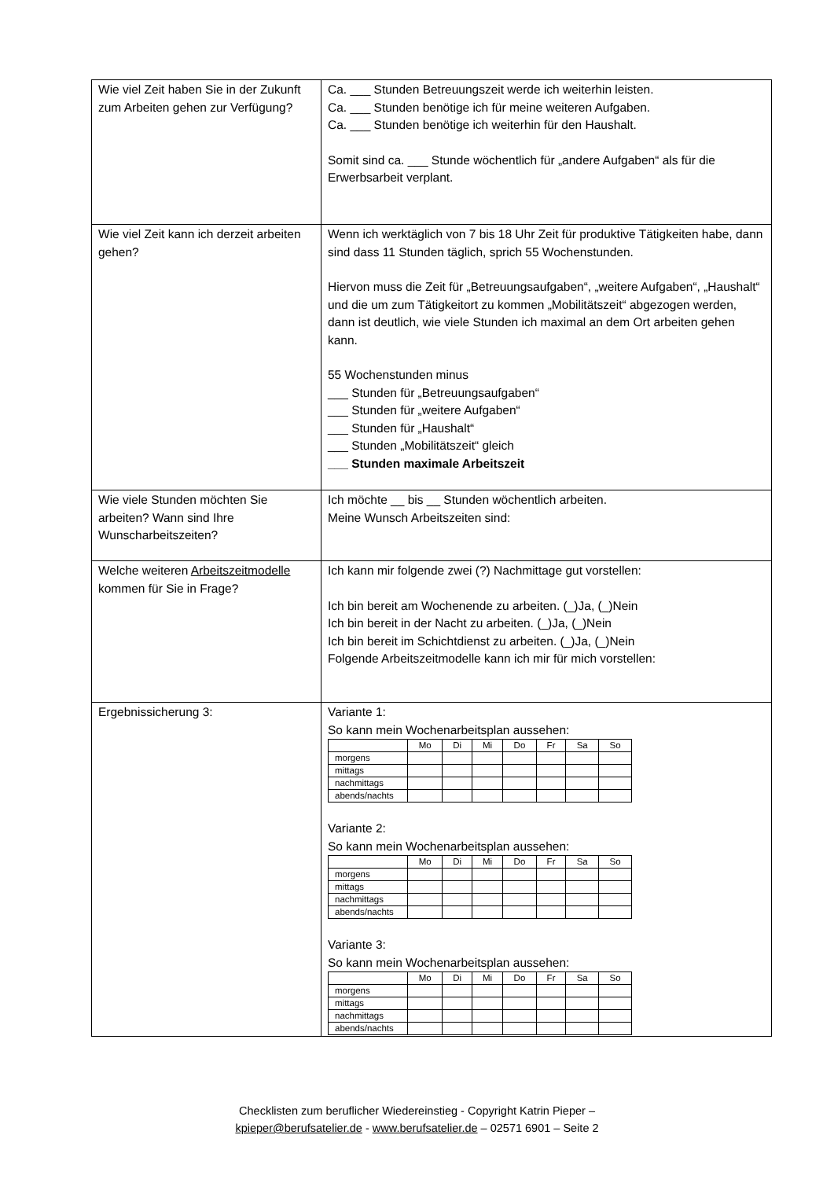| Wie viel Zeit haben Sie in der Zukunft zum Arbeiten gehen zur Verfügung? | Ca. ___ Stunden Betreuungszeit werde ich weiterhin leisten. Ca. ___ Stunden benötige ich für meine weiteren Aufgaben. Ca. ___ Stunden benötige ich weiterhin für den Haushalt. Somit sind ca. ___ Stunde wöchentlich für „andere Aufgaben“ als für die Erwerbsarbeit verplant. |
| Wie viel Zeit kann ich derzeit arbeiten gehen? | Wenn ich werktäglich von 7 bis 18 Uhr Zeit für produktive Tätigkeiten habe, dann sind dass 11 Stunden täglich, sprich 55 Wochenstunden. Hiervon muss die Zeit für „Betreuungsaufgaben“, „weitere Aufgaben“, „Haushalt“ und die um zum Tätigkeitort zu kommen „Mobilitätszeit“ abgezogen werden, dann ist deutlich, wie viele Stunden ich maximal an dem Ort arbeiten gehen kann. 55 Wochenstunden minus ___ Stunden für „Betreuungsaufgaben“ ___ Stunden für „weitere Aufgaben“ ___ Stunden für „Haushalt“ ___ Stunden „Mobilitätszeit“ gleich ___ Stunden maximale Arbeitszeit |
| Wie viele Stunden möchten Sie arbeiten? Wann sind Ihre Wunscharbeitszeiten? | Ich möchte __ bis __ Stunden wöchentlich arbeiten. Meine Wunsch Arbeitszeiten sind: |
| Welche weiteren Arbeitszeitmodelle kommen für Sie in Frage? | Ich kann mir folgende zwei (?) Nachmittage gut vorstellen: Ich bin bereit am Wochenende zu arbeiten. (_)Ja, (_)Nein Ich bin bereit in der Nacht zu arbeiten. (_)Ja, (_)Nein Ich bin bereit im Schichtdienst zu arbeiten. (_)Ja, (_)Nein Folgende Arbeitszeitmodelle kann ich mir für mich vorstellen: |
| Ergebnissicherung 3: | Variante 1: So kann mein Wochenarbeitsplan aussehen: / / Mo / Di / Mi / Do / Fr / Sa / So / / --- / --- / --- / --- / --- / --- / --- / --- / / morgens / / / / / / / / / mittags / / / / / / / / / nachmittags / / / / / / / / / abends/nachts / / / / / / / / Variante 2: So kann mein Wochenarbeitsplan aussehen: / / Mo / Di / Mi / Do / Fr / Sa / So / / --- / --- / --- / --- / --- / --- / --- / --- / / morgens / / / / / / / / / mittags / / / / / / / / / nachmittags / / / / / / / / / abends/nachts / / / / / / / / Variante 3: So kann mein Wochenarbeitsplan aussehen: / / Mo / Di / Mi / Do / Fr / Sa / So / / --- / --- / --- / --- / --- / --- / --- / --- / / morgens / / / / / / / / / mittags / / / / / / / / / nachmittags / / / / / / / / / abends/nachts / / / / / / / / |
Checklisten zum beruflicher Wiedereinstieg - Copyright Katrin Pieper –
kpieper@berufsatelier.de - www.berufsatelier.de – 02571 6901 – Seite 2